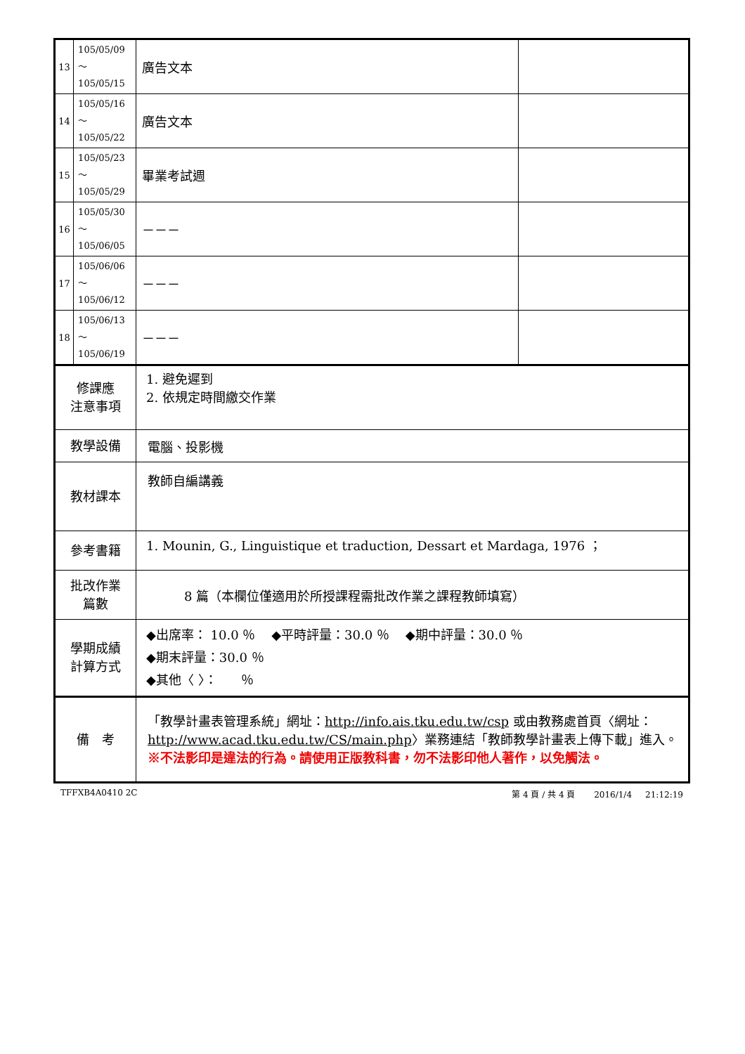| 13 | 105/05/09～ 105/05/15 | 廣告文本 | |
| 14 | 105/05/16～ 105/05/22 | 廣告文本 | |
| 15 | 105/05/23～ 105/05/29 | 畢業考試週 | |
| 16 | 105/05/30～ 105/06/05 | －－－ | |
| 17 | 105/06/06～ 105/06/12 | －－－ | |
| 18 | 105/06/13～ 105/06/19 | －－－ | |
| 修課應 注意事項 | | 1. 避免遲到 2. 依規定時間繳交作業 | |
| 教學設備 | | 電腦、投影機 | |
| 教材課本 | | 教師自編講義 | |
| 參考書籍 | | 1. Mounin, G., Linguistique et traduction, Dessart et Mardaga, 1976 ； | |
| 批改作業 篇數 | | 8 篇（本欄位僅適用於所授課程需批改作業之課程教師填寫） | |
| 學期成績 計算方式 | | ◆出席率： 10.0 ％ ◆平時評量：30.0 ％ ◆期中評量：30.0 ％ ◆期末評量：30.0 ％ ◆其他〈 〉： ％ | |
| 備 考 | | 「教學計畫表管理系統」網址： http://info.ais.tku.edu.tw/csp 或由教務處首頁〈網址： http://www.acad.tku.edu.tw/CS/main.php 〉業務連結「教師教學計畫表上傳下載」進入。 ※不法影印是違法的行為。請使用正版教科書，勿不法影印他人著作，以免觸法。 | |
TFFXB4A0410 2C 第 4 頁 / 共 4 頁 2016/1/4 21:12:19